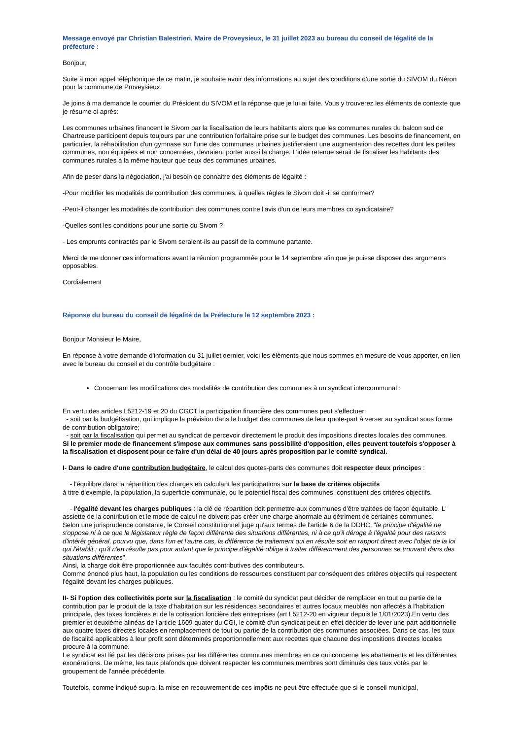Message envoyé par Christian Balestrieri, Maire de Proveysieux, le 31 juillet 2023 au bureau du conseil de légalité de la préfecture :
Bonjour,
Suite à mon appel téléphonique de ce matin, je souhaite avoir des informations au sujet des conditions d'une sortie du SIVOM du Néron pour la commune de Proveysieux.
Je joins à ma demande le courrier du Président du SIVOM et la réponse que je lui ai faite. Vous y trouverez les éléments de contexte que je résume ci-après:
Les communes urbaines financent le Sivom par la fiscalisation de leurs habitants alors que les communes rurales du balcon sud de Chartreuse participent depuis toujours par une contribution forfaitaire prise sur le budget des communes. Les besoins de financement, en particulier, la réhabilitation d'un gymnase sur l’une des communes urbaines justifieraient une augmentation des recettes dont les petites communes, non équipées et non concernées, devraient porter aussi la charge. L'idée retenue serait de fiscaliser les habitants des communes rurales à la même hauteur que ceux des communes urbaines.
Afin de peser dans la négociation, j'ai besoin de connaitre des éléments de légalité :
-Pour modifier les modalités de contribution des communes, à quelles règles le Sivom doit -il se conformer?
-Peut-il changer les modalités de contribution des communes contre l'avis d'un de leurs membres co syndicataire?
-Quelles sont les conditions pour une sortie du Sivom ?
- Les emprunts contractés par le Sivom seraient-ils au passif de la commune partante.
Merci de me donner ces informations avant la réunion programmée pour le 14 septembre afin que je puisse disposer des arguments opposables.
Cordialement
Réponse du bureau du conseil de légalité de la Préfecture le 12 septembre 2023 :
Bonjour Monsieur le Maire,
En réponse à votre demande d'information du 31 juillet dernier, voici les éléments que nous sommes en mesure de vous apporter, en lien avec le bureau du conseil et du contrôle budgétaire :
Concernant les modifications des modalités de contribution des communes à un syndicat intercommunal :
En vertu des articles L5212-19 et 20 du CGCT la participation financière des communes peut s'effectuer:
- soit par la budgétisation, qui implique la prévision dans le budget des communes de leur quote-part à verser au syndicat sous forme de contribution obligatoire;
- soit par la fiscalisation qui permet au syndicat de percevoir directement le produit des impositions directes locales des communes.
Si le premier mode de financement s'impose aux communes sans possibilité d'opposition, elles peuvent toutefois s'opposer à la fiscalisation et disposent pour ce faire d'un délai de 40 jours après proposition par le comité syndical.
I- Dans le cadre d'une contribution budgétaire, le calcul des quotes-parts des communes doit respecter deux principes :
- l'équilibre dans la répartition des charges en calculant les participations sur la base de critères objectifs
à titre d'exemple, la population, la superficie communale, ou le potentiel fiscal des communes, constituent des critères objectifs.
- l'égalité devant les charges publiques : la clé de répartition doit permettre aux communes d’être traitées de façon équitable. L' assiette de la contribution et le mode de calcul ne doivent pas créer une charge anormale au détriment de certaines communes.
Selon une jurisprudence constante, le Conseil constitutionnel juge qu'aux termes de l'article 6 de la DDHC, "le principe d'égalité ne s'oppose ni à ce que le législateur règle de façon différente des situations différentes, ni à ce qu'il déroge à l'égalité pour des raisons d'intérêt général, pourvu que, dans l'un et l'autre cas, la différence de traitement qui en résulte soit en rapport direct avec l'objet de la loi qui l'établit ; qu'il n'en résulte pas pour autant que le principe d'égalité oblige à traiter différemment des personnes se trouvant dans des situations différentes".
Ainsi, la charge doit être proportionnée aux facultés contributives des contributeurs.
Comme énoncé plus haut, la population ou les conditions de ressources constituent par conséquent des critères objectifs qui respectent l'égalité devant les charges publiques.
II- Si l'option des collectivités porte sur la fiscalisation : le comité du syndicat peut décider de remplacer en tout ou partie de la contribution par le produit de la taxe d'habitation sur les résidences secondaires et autres locaux meublés non affectés à l'habitation principale, des taxes foncières et de la cotisation foncière des entreprises (art L5212-20 en vigueur depuis le 1/01/2023).En vertu des premier et deuxième alinéas de l'article 1609 quater du CGI, le comité d'un syndicat peut en effet décider de lever une part additionnelle aux quatre taxes directes locales en remplacement de tout ou partie de la contribution des communes associées. Dans ce cas, les taux de fiscalité applicables à leur profit sont déterminés proportionnellement aux recettes que chacune des impositions directes locales procure à la commune.
Le syndicat est lié par les décisions prises par les différentes communes membres en ce qui concerne les abattements et les différentes exonérations. De même, les taux plafonds que doivent respecter les communes membres sont diminués des taux votés par le groupement de l'année précédente.
Toutefois, comme indiqué supra, la mise en recouvrement de ces impôts ne peut être effectuée que si le conseil municipal,